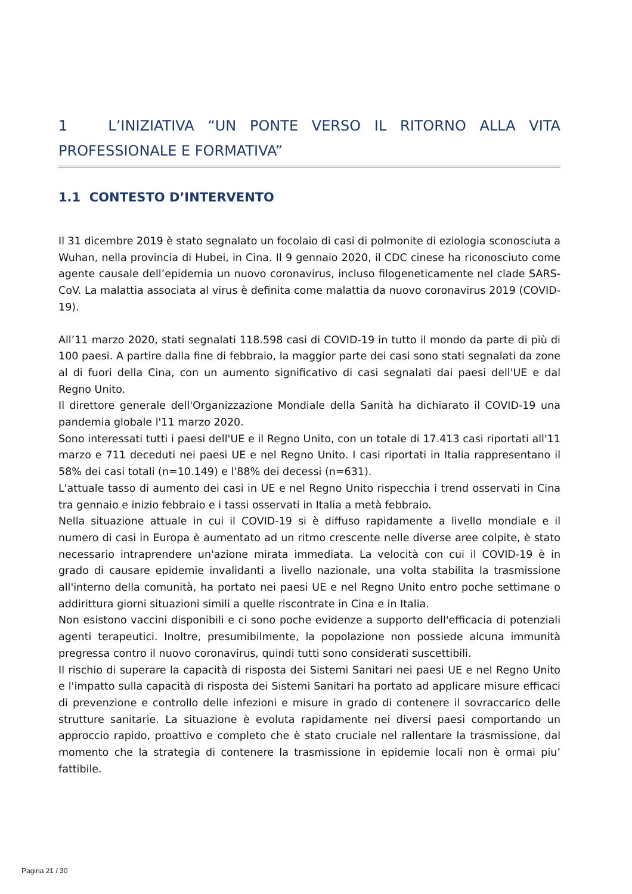1 L’INIZIATIVA “UN PONTE VERSO IL RITORNO ALLA VITA PROFESSIONALE E FORMATIVA”
1.1 CONTESTO D’INTERVENTO
Il 31 dicembre 2019 è stato segnalato un focolaio di casi di polmonite di eziologia sconosciuta a Wuhan, nella provincia di Hubei, in Cina. Il 9 gennaio 2020, il CDC cinese ha riconosciuto come agente causale dell’epidemia un nuovo coronavirus, incluso filogeneticamente nel clade SARS-CoV. La malattia associata al virus è definita come malattia da nuovo coronavirus 2019 (COVID-19).
All’11 marzo 2020, stati segnalati 118.598 casi di COVID-19 in tutto il mondo da parte di più di 100 paesi. A partire dalla fine di febbraio, la maggior parte dei casi sono stati segnalati da zone al di fuori della Cina, con un aumento significativo di casi segnalati dai paesi dell'UE e dal Regno Unito.
Il direttore generale dell'Organizzazione Mondiale della Sanità ha dichiarato il COVID-19 una pandemia globale l'11 marzo 2020.
Sono interessati tutti i paesi dell'UE e il Regno Unito, con un totale di 17.413 casi riportati all'11 marzo e 711 deceduti nei paesi UE e nel Regno Unito. I casi riportati in Italia rappresentano il 58% dei casi totali (n=10.149) e l'88% dei decessi (n=631).
L'attuale tasso di aumento dei casi in UE e nel Regno Unito rispecchia i trend osservati in Cina tra gennaio e inizio febbraio e i tassi osservati in Italia a metà febbraio.
Nella situazione attuale in cui il COVID-19 si è diffuso rapidamente a livello mondiale e il numero di casi in Europa è aumentato ad un ritmo crescente nelle diverse aree colpite, è stato necessario intraprendere un'azione mirata immediata. La velocità con cui il COVID-19 è in grado di causare epidemie invalidanti a livello nazionale, una volta stabilita la trasmissione all'interno della comunità, ha portato nei paesi UE e nel Regno Unito entro poche settimane o addirittura giorni situazioni simili a quelle riscontrate in Cina e in Italia.
Non esistono vaccini disponibili e ci sono poche evidenze a supporto dell'efficacia di potenziali agenti terapeutici. Inoltre, presumibilmente, la popolazione non possiede alcuna immunità pregressa contro il nuovo coronavirus, quindi tutti sono considerati suscettibili.
Il rischio di superare la capacità di risposta dei Sistemi Sanitari nei paesi UE e nel Regno Unito e l'impatto sulla capacità di risposta dei Sistemi Sanitari ha portato ad applicare misure efficaci di prevenzione e controllo delle infezioni e misure in grado di contenere il sovraccarico delle strutture sanitarie. La situazione è evoluta rapidamente nei diversi paesi comportando un approccio rapido, proattivo e completo che è stato cruciale nel rallentare la trasmissione, dal momento che la strategia di contenere la trasmissione in epidemie locali non è ormai piu’ fattibile.
Pagina 21 / 30